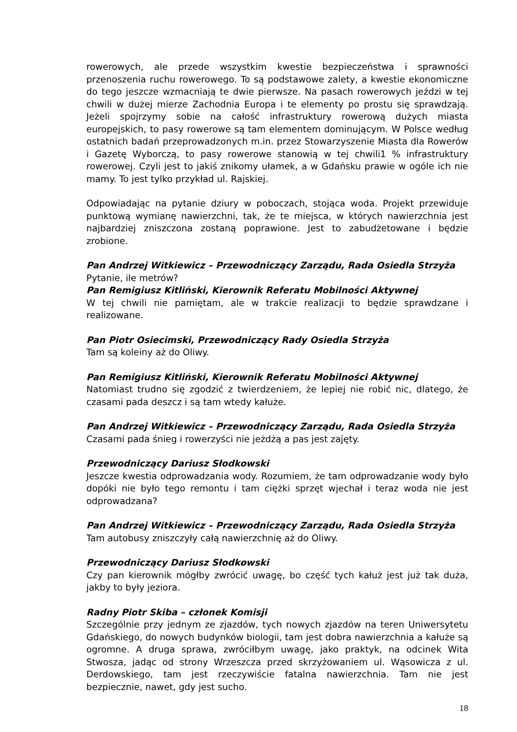rowerowych, ale przede wszystkim kwestie bezpieczeństwa i sprawności przenoszenia ruchu rowerowego. To są podstawowe zalety, a kwestie ekonomiczne do tego jeszcze wzmacniają te dwie pierwsze. Na pasach rowerowych jeździ w tej chwili w dużej mierze Zachodnia Europa i te elementy po prostu się sprawdzają. Jeżeli spojrzymy sobie na całość infrastruktury rowerową dużych miasta europejskich, to pasy rowerowe są tam elementem dominującym. W Polsce według ostatnich badań przeprowadzonych m.in. przez Stowarzyszenie Miasta dla Rowerów i Gazetę Wyborczą, to pasy rowerowe stanowią w tej chwili1 % infrastruktury rowerowej. Czyli jest to jakiś znikomy ułamek, a w Gdańsku prawie w ogóle ich nie mamy. To jest tylko przykład ul. Rajskiej.
Odpowiadając na pytanie dziury w poboczach, stojąca woda. Projekt przewiduje punktową wymianę nawierzchni, tak, że te miejsca, w których nawierzchnia jest najbardziej zniszczona zostaną poprawione. Jest to zabudżetowane i będzie zrobione.
Pan Andrzej Witkiewicz – Przewodniczący Zarządu, Rada Osiedla Strzyża
Pytanie, ile metrów?
Pan Remigiusz Kitliński, Kierownik Referatu Mobilności Aktywnej
W tej chwili nie pamiętam, ale w trakcie realizacji to będzie sprawdzane i realizowane.
Pan Piotr Osiecimski, Przewodniczący Rady Osiedla Strzyża
Tam są koleiny aż do Oliwy.
Pan Remigiusz Kitliński, Kierownik Referatu Mobilności Aktywnej
Natomiast trudno się zgodzić z twierdzeniem, że lepiej nie robić nic, dlatego, że czasami pada deszcz i są tam wtedy kałuże.
Pan Andrzej Witkiewicz – Przewodniczący Zarządu, Rada Osiedla Strzyża
Czasami pada śnieg i rowerzyści nie jeżdżą a pas jest zajęty.
Przewodniczący Dariusz Słodkowski
Jeszcze kwestia odprowadzania wody. Rozumiem, że tam odprowadzanie wody było dopóki nie było tego remontu i tam ciężki sprzęt wjechał i teraz woda nie jest odprowadzana?
Pan Andrzej Witkiewicz – Przewodniczący Zarządu, Rada Osiedla Strzyża
Tam autobusy zniszczyły całą nawierzchnię aż do Oliwy.
Przewodniczący Dariusz Słodkowski
Czy pan kierownik mógłby zwrócić uwagę, bo część tych kałuż jest już tak duża, jakby to były jeziora.
Radny Piotr Skiba – członek Komisji
Szczególnie przy jednym ze zjazdów, tych nowych zjazdów na teren Uniwersytetu Gdańskiego, do nowych budynków biologii, tam jest dobra nawierzchnia a kałuże są ogromne. A druga sprawa, zwróciłbym uwagę, jako praktyk, na odcinek Wita Stwosza, jadąc od strony Wrzeszcza przed skrzyżowaniem ul. Wąsowicza z ul. Derdowskiego, tam jest rzeczywiście fatalna nawierzchnia. Tam nie jest bezpiecznie, nawet, gdy jest sucho.
18